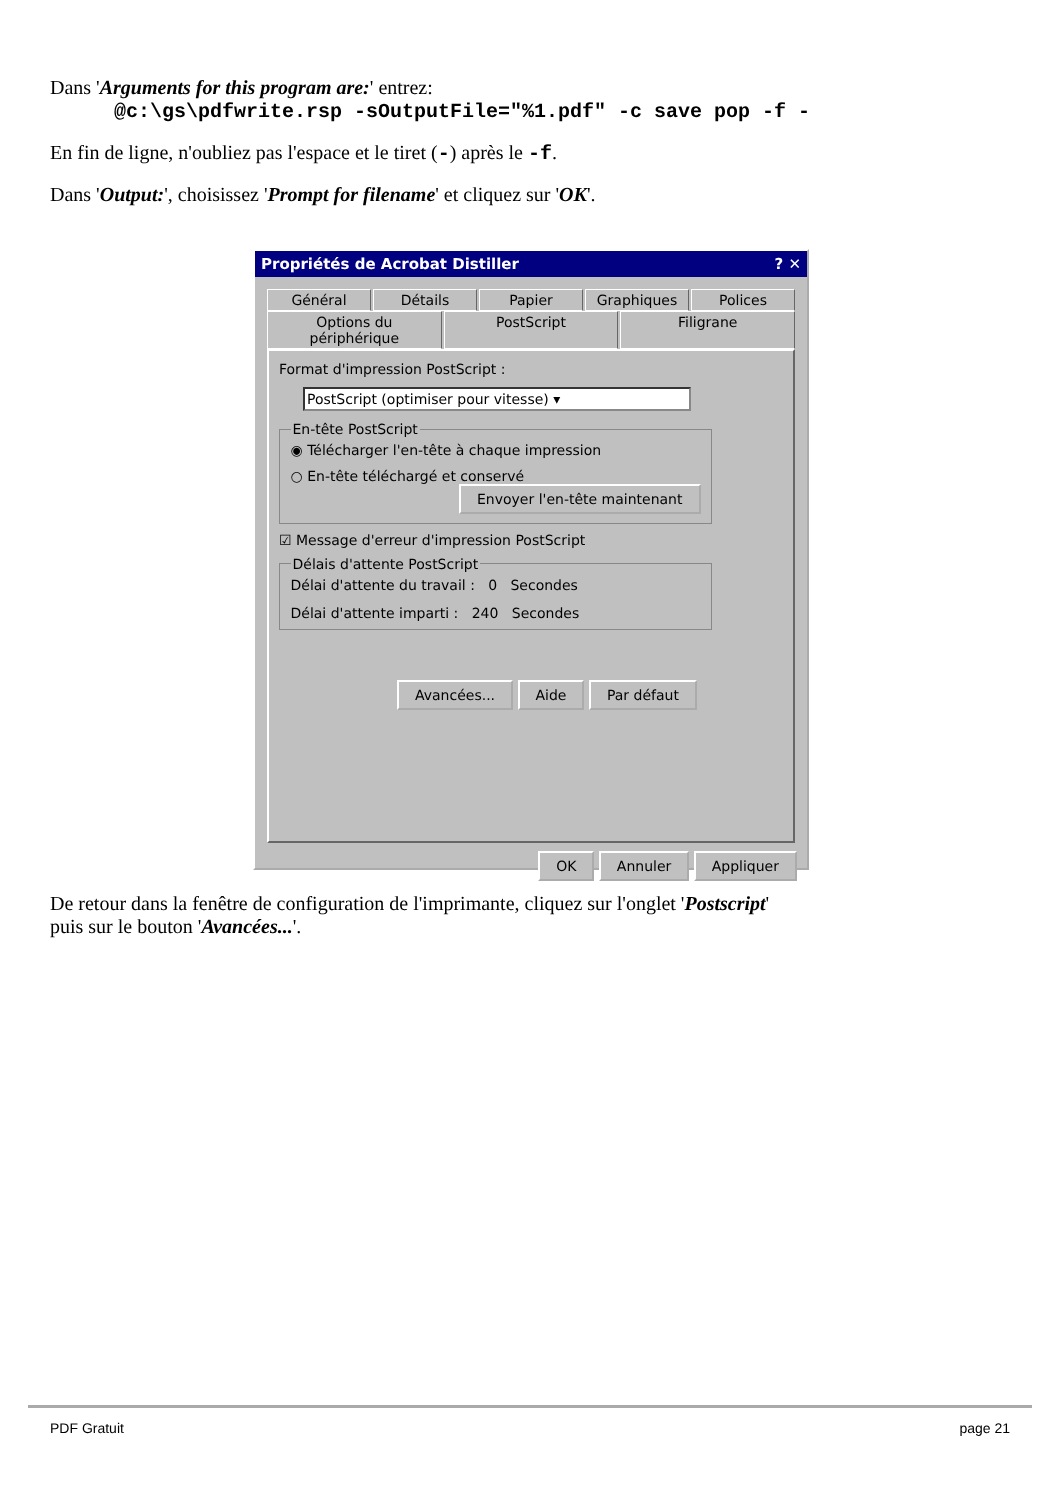Dans 'Arguments for this program are:' entrez:
@c:\gs\pdfwrite.rsp -sOutputFile="%1.pdf" -c save pop -f -
En fin de ligne, n'oubliez pas l'espace et le tiret (-) après le -f.
Dans 'Output:', choisissez 'Prompt for filename' et cliquez sur 'OK'.
Propriétés de Acrobat Distiller ? ✕
Général Détails Papier Graphiques Polices
Options du périphérique PostScript Filigrane
Format d'impression PostScript :
PostScript (optimiser pour vitesse) ▾
En-tête PostScript
◉ Télécharger l'en-tête à chaque impression
○ En-tête téléchargé et conservé
Envoyer l'en-tête maintenant
☑ Message d'erreur d'impression PostScript
Délais d'attente PostScript
Délai d'attente du travail : 0 Secondes
Délai d'attente imparti : 240 Secondes
Avancées... Aide Par défaut
OK Annuler Appliquer
De retour dans la fenêtre de configuration de l'imprimante, cliquez sur l'onglet 'Postscript'
puis sur le bouton 'Avancées...'.
PDF Gratuit page 21